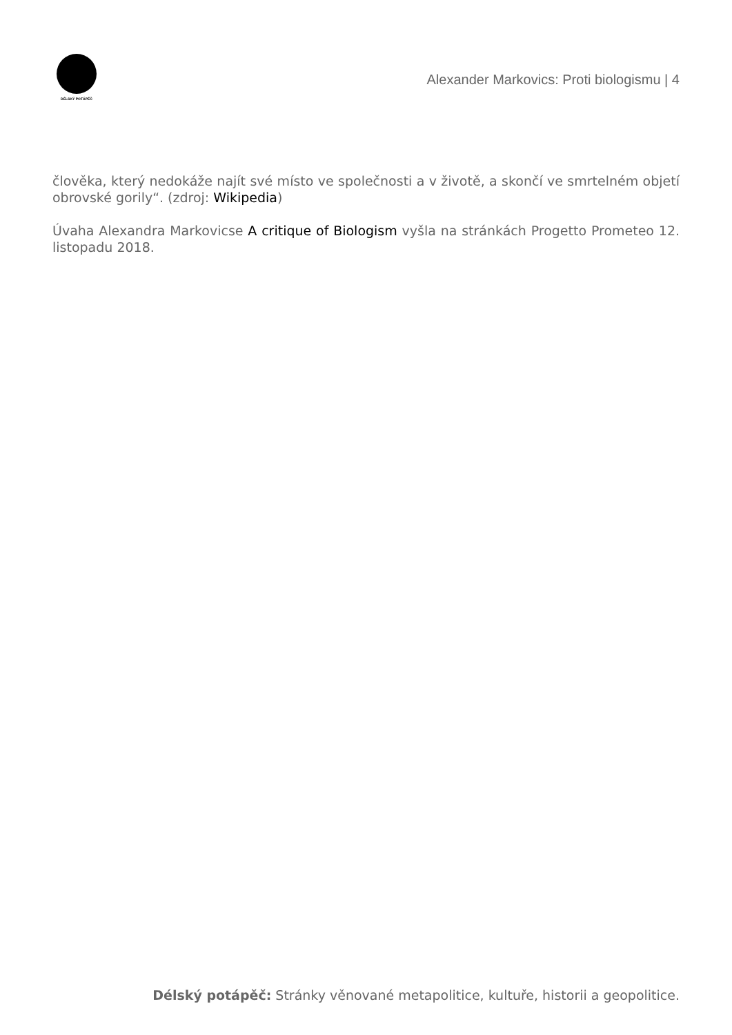DÉLSKÝ POTÁPĚČ
Alexander Markovics: Proti biologismu | 4
člověka, který nedokáže najít své místo ve společnosti a v životě, a skončí ve smrtelném objetí obrovské gorily“. (zdroj: Wikipedia)
Úvaha Alexandra Markovicse A critique of Biologism vyšla na stránkách Progetto Prometeo 12. listopadu 2018.
Délský potápěč: Stránky věnované metapolitice, kultuře, historii a geopolitice.